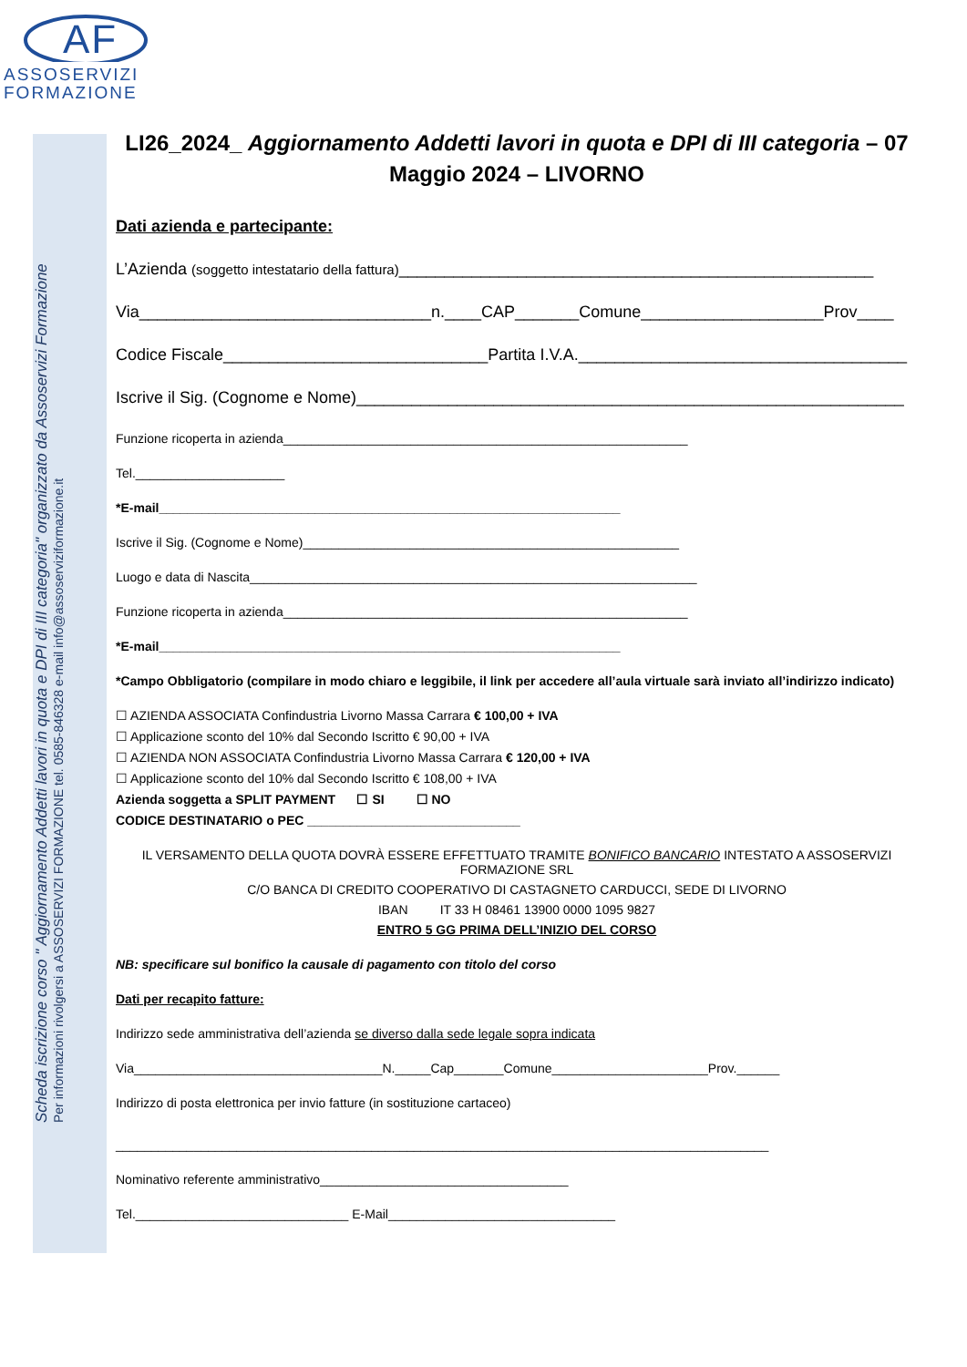AF
ASSOSERVIZI
FORMAZIONE
Scheda iscrizione corso " Aggiornamento Addetti lavori in quota e DPI di III categoria" organizzato da Assoservizi Formazione
Per informazioni rivolgersi a ASSOSERVIZI FORMAZIONE tel. 0585-846328 e-mail info@assoserviziformazione.it
LI26_2024_ Aggiornamento Addetti lavori in quota e DPI di III categoria – 07 Maggio 2024 – LIVORNO
Dati azienda e partecipante:
L’Azienda (soggetto intestatario della fattura)____________________________________________________
Via________________________________n.____CAP_______Comune____________________Prov____
Codice Fiscale_____________________________Partita I.V.A.____________________________________
Iscrive il Sig. (Cognome e Nome)____________________________________________________________
Funzione ricoperta in azienda_________________________________________________________
Tel._____________________
*E-mail_________________________________________________________________
Iscrive il Sig. (Cognome e Nome)_____________________________________________________
Luogo e data di Nascita_______________________________________________________________
Funzione ricoperta in azienda_________________________________________________________
*E-mail_________________________________________________________________
*Campo Obbligatorio (compilare in modo chiaro e leggibile, il link per accedere all’aula virtuale sarà inviato all’indirizzo indicato)
☐ AZIENDA ASSOCIATA Confindustria Livorno Massa Carrara € 100,00 + IVA
☐ Applicazione sconto del 10% dal Secondo Iscritto € 90,00 + IVA
☐ AZIENDA NON ASSOCIATA Confindustria Livorno Massa Carrara € 120,00 + IVA
☐ Applicazione sconto del 10% dal Secondo Iscritto € 108,00 + IVA
Azienda soggetta a SPLIT PAYMENT ☐ SI ☐ NO
CODICE DESTINATARIO o PEC ______________________________
IL VERSAMENTO DELLA QUOTA DOVRÀ ESSERE EFFETTUATO TRAMITE BONIFICO BANCARIO INTESTATO A ASSOSERVIZI FORMAZIONE SRL
C/O BANCA DI CREDITO COOPERATIVO DI CASTAGNETO CARDUCCI, SEDE DI LIVORNO
IBAN IT 33 H 08461 13900 0000 1095 9827
ENTRO 5 GG PRIMA DELL’INIZIO DEL CORSO
NB: specificare sul bonifico la causale di pagamento con titolo del corso
Dati per recapito fatture:
Indirizzo sede amministrativa dell’azienda se diverso dalla sede legale sopra indicata
Via___________________________________N._____Cap_______Comune______________________Prov.______
Indirizzo di posta elettronica per invio fatture (in sostituzione cartaceo)
____________________________________________________________________________________________
Nominativo referente amministrativo___________________________________
Tel.______________________________ E-Mail________________________________